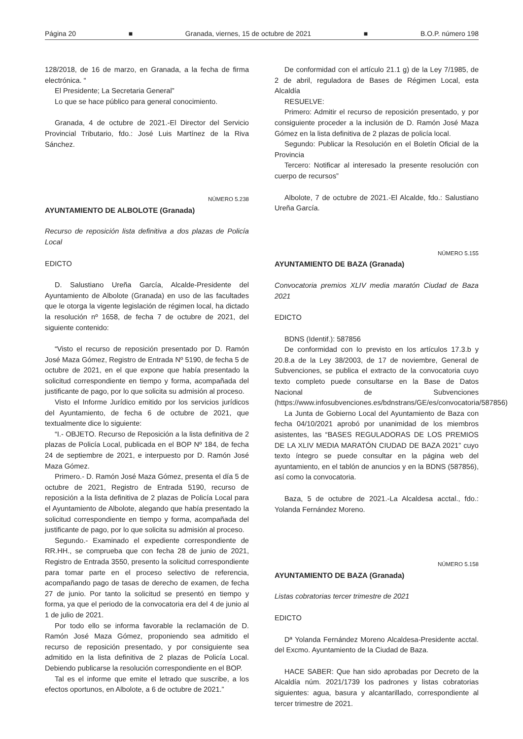Página 20 ■ Granada, viernes, 15 de octubre de 2021 ■ B.O.P. número 198
128/2018, de 16 de marzo, en Granada, a la fecha de firma electrónica. “
El Presidente; La Secretaria General”
Lo que se hace público para general conocimiento.
Granada, 4 de octubre de 2021.-El Director del Servicio Provincial Tributario, fdo.: José Luis Martínez de la Riva Sánchez.
NÚMERO 5.238
AYUNTAMIENTO DE ALBOLOTE (Granada)
Recurso de reposición lista definitiva a dos plazas de Policía Local
EDICTO
D. Salustiano Ureña García, Alcalde-Presidente del Ayuntamiento de Albolote (Granada) en uso de las facultades que le otorga la vigente legislación de régimen local, ha dictado la resolución nº 1658, de fecha 7 de octubre de 2021, del siguiente contenido:
“Visto el recurso de reposición presentado por D. Ramón José Maza Gómez, Registro de Entrada Nº 5190, de fecha 5 de octubre de 2021, en el que expone que había presentado la solicitud correspondiente en tiempo y forma, acompañada del justificante de pago, por lo que solicita su admisión al proceso.
Visto el Informe Jurídico emitido por los servicios jurídicos del Ayuntamiento, de fecha 6 de octubre de 2021, que textualmente dice lo siguiente:
“I.- OBJETO. Recurso de Reposición a la lista definitiva de 2 plazas de Policía Local, publicada en el BOP Nº 184, de fecha 24 de septiembre de 2021, e interpuesto por D. Ramón José Maza Gómez.
Primero.- D. Ramón José Maza Gómez, presenta el día 5 de octubre de 2021, Registro de Entrada 5190, recurso de reposición a la lista definitiva de 2 plazas de Policía Local para el Ayuntamiento de Albolote, alegando que había presentado la solicitud correspondiente en tiempo y forma, acompañada del justificante de pago, por lo que solicita su admisión al proceso.
Segundo.- Examinado el expediente correspondiente de RR.HH., se comprueba que con fecha 28 de junio de 2021, Registro de Entrada 3550, presento la solicitud correspondiente para tomar parte en el proceso selectivo de referencia, acompañando pago de tasas de derecho de examen, de fecha 27 de junio. Por tanto la solicitud se presentó en tiempo y forma, ya que el periodo de la convocatoria era del 4 de junio al 1 de julio de 2021.
Por todo ello se informa favorable la reclamación de D. Ramón José Maza Gómez, proponiendo sea admitido el recurso de reposición presentado, y por consiguiente sea admitido en la lista definitiva de 2 plazas de Policía Local. Debiendo publicarse la resolución correspondiente en el BOP.
Tal es el informe que emite el letrado que suscribe, a los efectos oportunos, en Albolote, a 6 de octubre de 2021.”
De conformidad con el artículo 21.1 g) de la Ley 7/1985, de 2 de abril, reguladora de Bases de Régimen Local, esta Alcaldía
RESUELVE:
Primero: Admitir el recurso de reposición presentado, y por consiguiente proceder a la inclusión de D. Ramón José Maza Gómez en la lista definitiva de 2 plazas de policía local.
Segundo: Publicar la Resolución en el Boletín Oficial de la Provincia
Tercero: Notificar al interesado la presente resolución con cuerpo de recursos”
Albolote, 7 de octubre de 2021.-El Alcalde, fdo.: Salustiano Ureña García.
NÚMERO 5.155
AYUNTAMIENTO DE BAZA (Granada)
Convocatoria premios XLIV media maratón Ciudad de Baza 2021
EDICTO
BDNS (Identif.): 587856
De conformidad con lo previsto en los artículos 17.3.b y 20.8.a de la Ley 38/2003, de 17 de noviembre, General de Subvenciones, se publica el extracto de la convocatoria cuyo texto completo puede consultarse en la Base de Datos Nacional de Subvenciones (https://www.infosubvenciones.es/bdnstrans/GE/es/convocatoria/587856)
La Junta de Gobierno Local del Ayuntamiento de Baza con fecha 04/10/2021 aprobó por unanimidad de los miembros asistentes, las “BASES REGULADORAS DE LOS PREMIOS DE LA XLIV MEDIA MARATÓN CIUDAD DE BAZA 2021” cuyo texto íntegro se puede consultar en la página web del ayuntamiento, en el tablón de anuncios y en la BDNS (587856), así como la convocatoria.
Baza, 5 de octubre de 2021.-La Alcaldesa acctal., fdo.: Yolanda Fernández Moreno.
NÚMERO 5.158
AYUNTAMIENTO DE BAZA (Granada)
Listas cobratorias tercer trimestre de 2021
EDICTO
Dª Yolanda Fernández Moreno Alcaldesa-Presidente acctal. del Excmo. Ayuntamiento de la Ciudad de Baza.
HACE SABER: Que han sido aprobadas por Decreto de la Alcaldía núm. 2021/1739 los padrones y listas cobratorias siguientes: agua, basura y alcantarillado, correspondiente al tercer trimestre de 2021.